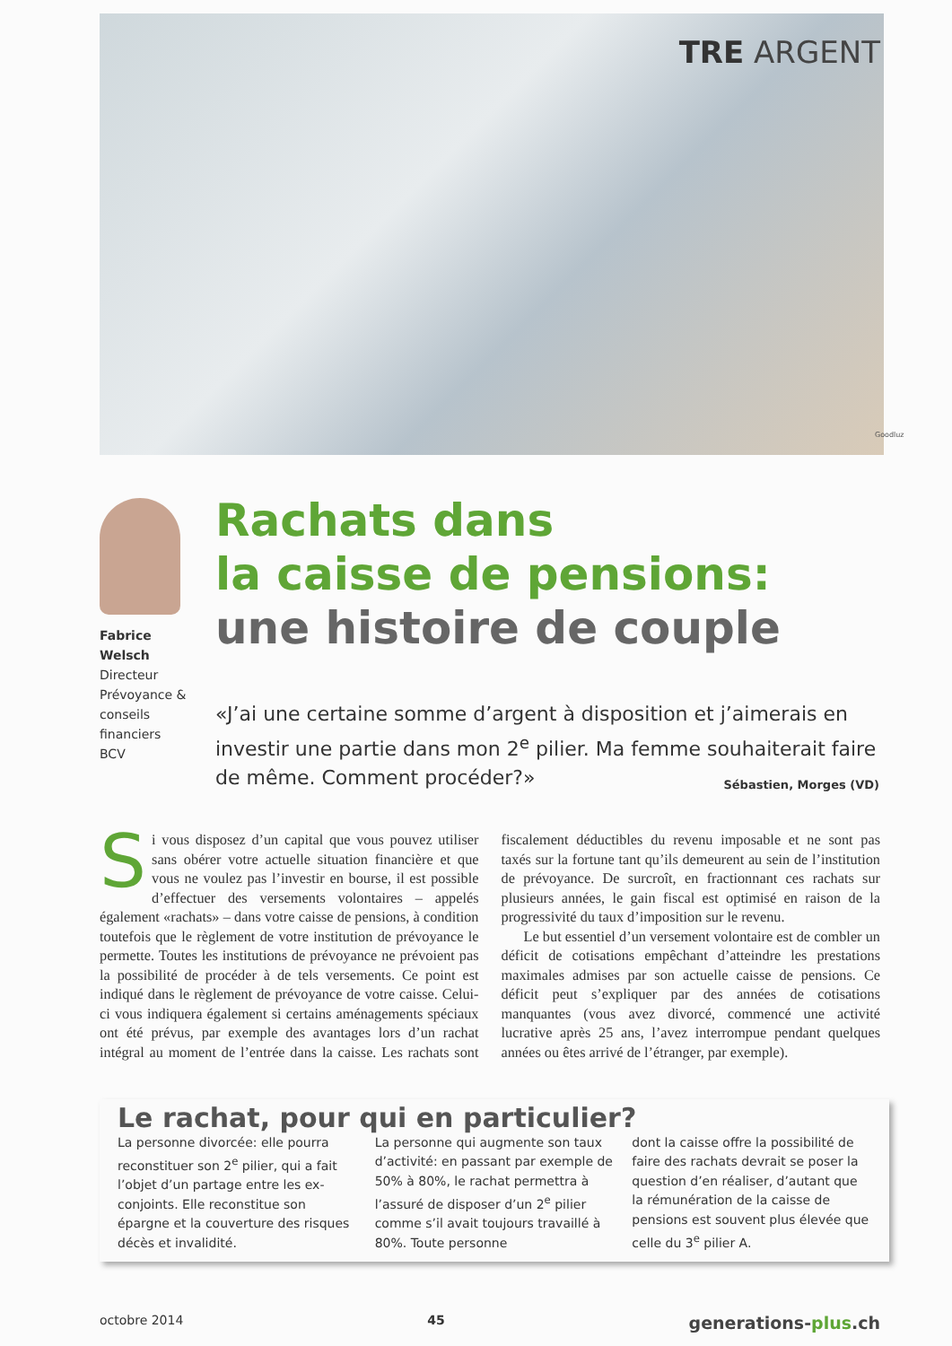TRE ARGENT
Goodluz
Fabrice Welsch
Directeur Prévoyance & conseils financiers BCV
Rachats dans
la caisse de pensions:
une histoire de couple
«J’ai une certaine somme d’argent à disposition et j’aimerais en investir une partie dans mon 2<sup>e</sup> pilier. Ma femme souhai­terait faire de même. Comment procéder?» Sébastien, Morges (VD)
Si vous disposez d’un capital que vous pouvez utiliser sans obérer votre actuelle situation financière et que vous ne voulez pas l’investir en bourse, il est possible d’effectuer des versements volontaires – appelés également «rachats» – dans votre caisse de pensions, à condition toutefois que le règlement de votre institution de prévoyance le permette. Toutes les institutions de prévoyance ne prévoient pas la possibilité de procéder à de tels versements. Ce point est indiqué dans le règlement de prévoyance de votre caisse. Celui-ci vous indiquera également si certains aménagements spéciaux ont été prévus, par exemple des avantages lors d’un rachat intégral au moment de l’entrée dans la caisse. Les rachats sont fiscalement déductibles du revenu imposable et ne sont pas taxés sur la fortune tant qu’ils demeurent au sein de l’institution de prévoyance. De surcroît, en fractionnant ces rachats sur plusieurs années, le gain fiscal est optimisé en raison de la progressivité du taux d’imposition sur le revenu.
Le but essentiel d’un versement volontaire est de combler un déficit de cotisations empêchant d’atteindre les prestations maximales admises par son actuelle caisse de pensions. Ce déficit peut s’expliquer par des années de cotisations manquantes (vous avez divorcé, commencé une activité lucrative après 25 ans, l’avez interrompue pendant quelques années ou êtes arrivé de l’étranger, par exemple).
Le rachat, pour qui en particulier?
La personne divorcée: elle pourra reconstituer son 2<sup>e</sup> pilier, qui a fait l’objet d’un partage entre les ex-conjoints. Elle reconstitue son épargne et la couverture des risques décès et invalidité.
La personne qui augmente son taux d’activité: en passant par exemple de 50% à 80%, le rachat permettra à l’assuré de disposer d’un 2<sup>e</sup> pilier comme s’il avait toujours travaillé à 80%. Toute personne
dont la caisse offre la possibilité de faire des rachats devrait se poser la question d’en réaliser, d’autant que la rémunération de la caisse de pensions est souvent plus élevée que celle du 3<sup>e</sup> pilier A.
octobre 2014 45 generations-plus.ch